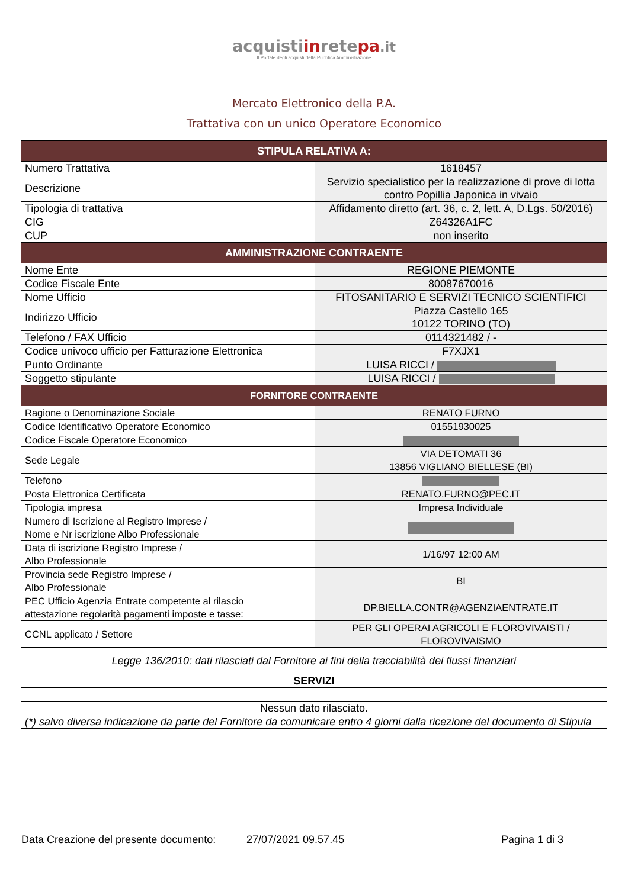acquistiinretepa.it
Il Portale degli acquisti della Pubblica Amministrazione
Mercato Elettronico della P.A.
Trattativa con un unico Operatore Economico
| STIPULA RELATIVA A: | |
| --- | --- |
| Numero Trattativa | 1618457 |
| Descrizione | Servizio specialistico per la realizzazione di prove di lotta contro Popillia Japonica in vivaio |
| Tipologia di trattativa | Affidamento diretto (art. 36, c. 2, lett. A, D.Lgs. 50/2016) |
| CIG | Z64326A1FC |
| CUP | non inserito |
| AMMINISTRAZIONE CONTRAENTE | |
| Nome Ente | REGIONE PIEMONTE |
| Codice Fiscale Ente | 80087670016 |
| Nome Ufficio | FITOSANITARIO E SERVIZI TECNICO SCIENTIFICI |
| Indirizzo Ufficio | Piazza Castello 165 10122 TORINO (TO) |
| Telefono / FAX Ufficio | 0114321482 / - |
| Codice univoco ufficio per Fatturazione Elettronica | F7XJX1 |
| Punto Ordinante | LUISA RICCI / |
| Soggetto stipulante | LUISA RICCI / |
| FORNITORE CONTRAENTE | |
| Ragione o Denominazione Sociale | RENATO FURNO |
| Codice Identificativo Operatore Economico | 01551930025 |
| Codice Fiscale Operatore Economico | |
| Sede Legale | VIA DETOMATI 36 13856 VIGLIANO BIELLESE (BI) |
| Telefono | |
| Posta Elettronica Certificata | RENATO.FURNO@PEC.IT |
| Tipologia impresa | Impresa Individuale |
| Numero di Iscrizione al Registro Imprese / Nome e Nr iscrizione Albo Professionale | |
| Data di iscrizione Registro Imprese / Albo Professionale | 1/16/97 12:00 AM |
| Provincia sede Registro Imprese / Albo Professionale | BI |
| PEC Ufficio Agenzia Entrate competente al rilascio attestazione regolarità pagamenti imposte e tasse: | DP.BIELLA.CONTR@AGENZIAENTRATE.IT |
| CCNL applicato / Settore | PER GLI OPERAI AGRICOLI E FLOROVIVAISTI / FLOROVIVAISMO |
| Legge 136/2010: dati rilasciati dal Fornitore ai fini della tracciabilità dei flussi finanziari | |
| SERVIZI | |
| Nessun dato rilasciato. |
| (*) salvo diversa indicazione da parte del Fornitore da comunicare entro 4 giorni dalla ricezione del documento di Stipula |
Data Creazione del presente documento: 27/07/2021 09.57.45 Pagina 1 di 3